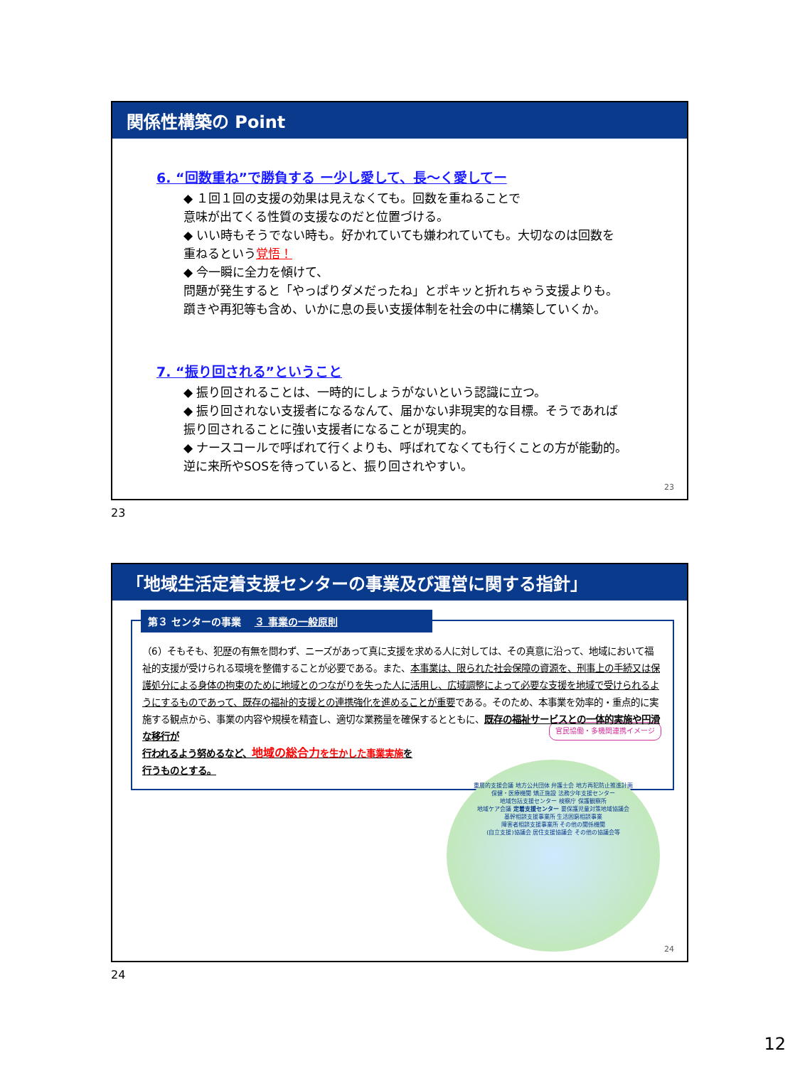関係性構築の Point
6. “回数重ね”で勝負する ー少し愛して、長〜く愛してー
◆ １回１回の支援の効果は見えなくても。回数を重ねることで
意味が出てくる性質の支援なのだと位置づける。
◆ いい時もそうでない時も。好かれていても嫌われていても。大切なのは回数を
重ねるという覚悟！
◆ 今一瞬に全力を傾けて、
問題が発生すると「やっぱりダメだったね」とポキッと折れちゃう支援よりも。
躓きや再犯等も含め、いかに息の長い支援体制を社会の中に構築していくか。
7. “振り回される”ということ
◆ 振り回されることは、一時的にしょうがないという認識に立つ。
◆ 振り回されない支援者になるなんて、届かない非現実的な目標。そうであれば
振り回されることに強い支援者になることが現実的。
◆ ナースコールで呼ばれて行くよりも、呼ばれてなくても行くことの方が能動的。
逆に来所やSOSを待っていると、振り回されやすい。
23
23
「地域生活定着支援センターの事業及び運営に関する指針」
第３ センターの事業 　３ 事業の一般原則
（6）そもそも、犯歴の有無を問わず、ニーズがあって真に支援を求める人に対しては、その真意に沿って、地域において福祉的支援が受けられる環境を整備することが必要である。また、本事業は、限られた社会保障の資源を、刑事上の手続又は保護処分による身体の拘束のために地域とのつながりを失った人に活用し、広域調整によって必要な支援を地域で受けられるようにするものであって、既存の福祉的支援との連携強化を進めることが重要である。そのため、本事業を効率的・重点的に実施する観点から、事業の内容や規模を精査し、適切な業務量を確保するとともに、既存の福祉サービスとの一体的実施や円滑な移行が
行われるよう努めるなど、地域の総合力 を生かした事業実施を
行うものとする。 官民協働・多機関連携イメージ
重層的支援会議 地方公共団体 弁護士会 地方再犯防止推進計画
保健・医療機関 矯正施設 法務少年支援センター
地域包括支援センター 検察庁 保護観察所
地域ケア会議 定着支援センター 要保護児童対策地域協議会
基幹相談支援事業所 生活困窮相談事業
障害者相談支援事業所 その他の関係機関
(自立支援)協議会 居住支援協議会 その他の協議会等
24
24
12